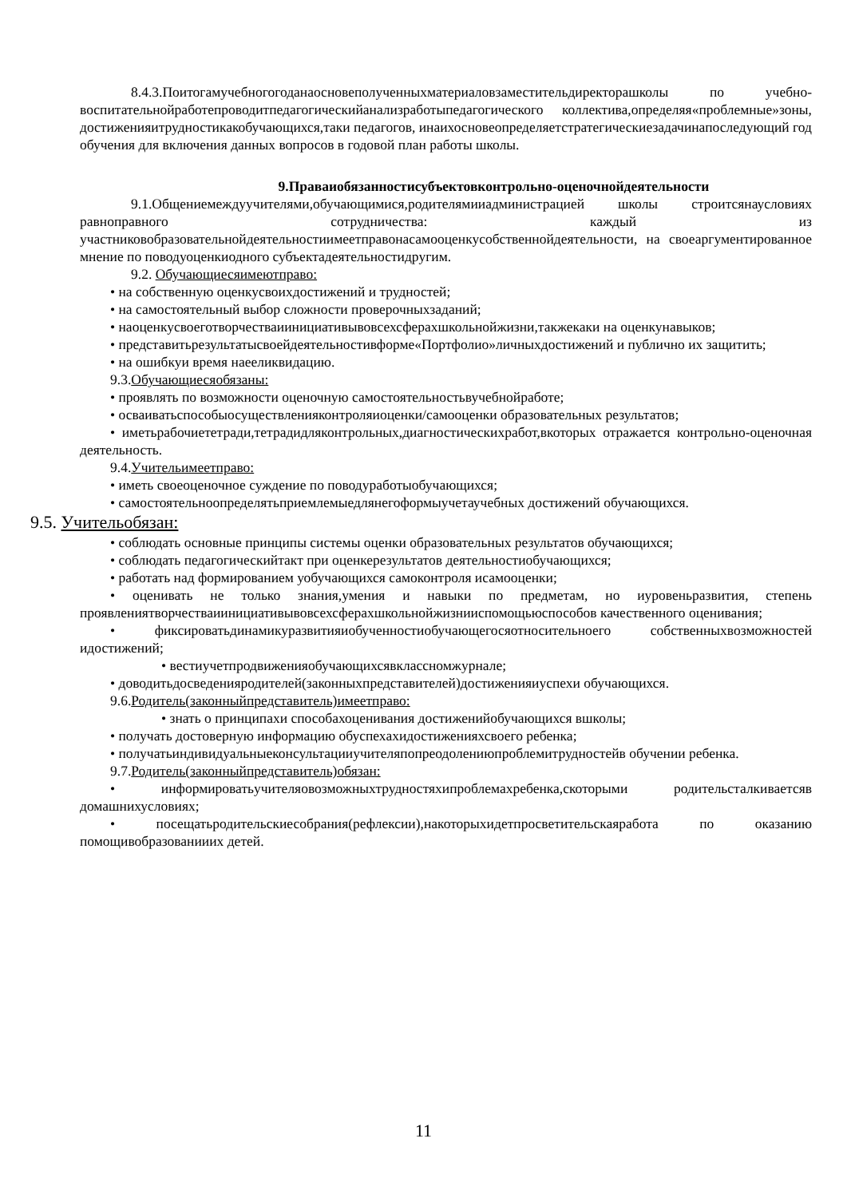8.4.3.Поитогамучебногогоданаосновеполученныхматериаловзаместительдиректорашколы по учебно-воспитательнойработепроводитпедагогическийанализработыпедагогического коллектива,определяя«проблемные»зоны, достиженияитрудностикакобучающихся,таки педагогов, инаихосновеопределяетстратегическиезадачинапоследующий год обучения для включения данных вопросов в годовой план работы школы.
9.Праваиобязанностисубъектовконтрольно-оценочнойдеятельности
9.1.Общениемеждуучителями,обучающимися,родителямииадминистрацией школы строитсянаусловиях равноправного сотрудничества: каждый из участниковобразовательнойдеятельностиимеетправонасамооценкусобственнойдеятельности, на своеаргументированное мнение по поводуоценкиодного субъектадеятельностидругим.
9.2. Обучающиесяимеютправо:
• на собственную оценкусвоихдостижений и трудностей;
• на самостоятельный выбор сложности проверочныхзаданий;
• наоценкусвоеготворчестваиинициативывовсехсферахшкольнойжизни,такжекаки на оценкунавыков;
• представитьрезультатысвоейдеятельностивформе«Портфолио»личныхдостижений и публично их защитить;
• на ошибкуи время наееликвидацию.
9.3.Обучающиесяобязаны:
• проявлять по возможности оценочную самостоятельностьвучебнойработе;
• осваиватьспособыосуществленияконтроляиоценки/самооценки образовательных результатов;
• иметьрабочиететради,тетрадидляконтрольных,диагностическихработ,вкоторых отражается контрольно-оценочная деятельность.
9.4.Учительимеетправо:
• иметь своеоценочное суждение по поводуработыобучающихся;
• самостоятельноопределятьприемлемыедлянегоформыучетаучебных достижений обучающихся.
9.5. Учительобязан:
• соблюдать основные принципы системы оценки образовательных результатов обучающихся;
• соблюдать педагогическийтакт при оценкерезультатов деятельностиобучающихся;
• работать над формированием уобучающихся самоконтроля исамооценки;
• оценивать не только знания,умения и навыки по предметам, но иуровеньразвития, степень проявлениятворчестваиинициативывовсехсферахшкольнойжизнииспомощьюспособов качественного оценивания;
• фиксироватьдинамикуразвитияиобученностиобучающегосяотносительноего собственныхвозможностей идостижений;
• вестиучетпродвиженияобучающихсявклассномжурнале;
• доводитьдосведенияродителей(законныхпредставителей)достиженияиуспехи обучающихся.
9.6.Родитель(законныйпредставитель)имеетправо:
• знать о принципахи способахоценивания достиженийобучающихся вшколы;
• получать достоверную информацию обуспехахидостиженияхсвоего ребенка;
• получатьиндивидуальныеконсультацииучителяпопреодолениюпроблемитрудностейв обучении ребенка.
9.7.Родитель(законныйпредставитель)обязан:
• информироватьучителяовозможныхтрудностяхипроблемахребенка,скоторыми родительсталкиваетсяв домашнихусловиях;
• посещатьродительскиесобрания(рефлексии),накоторыхидетпросветительскаяработа по оказанию помощивобразованииих детей.
11